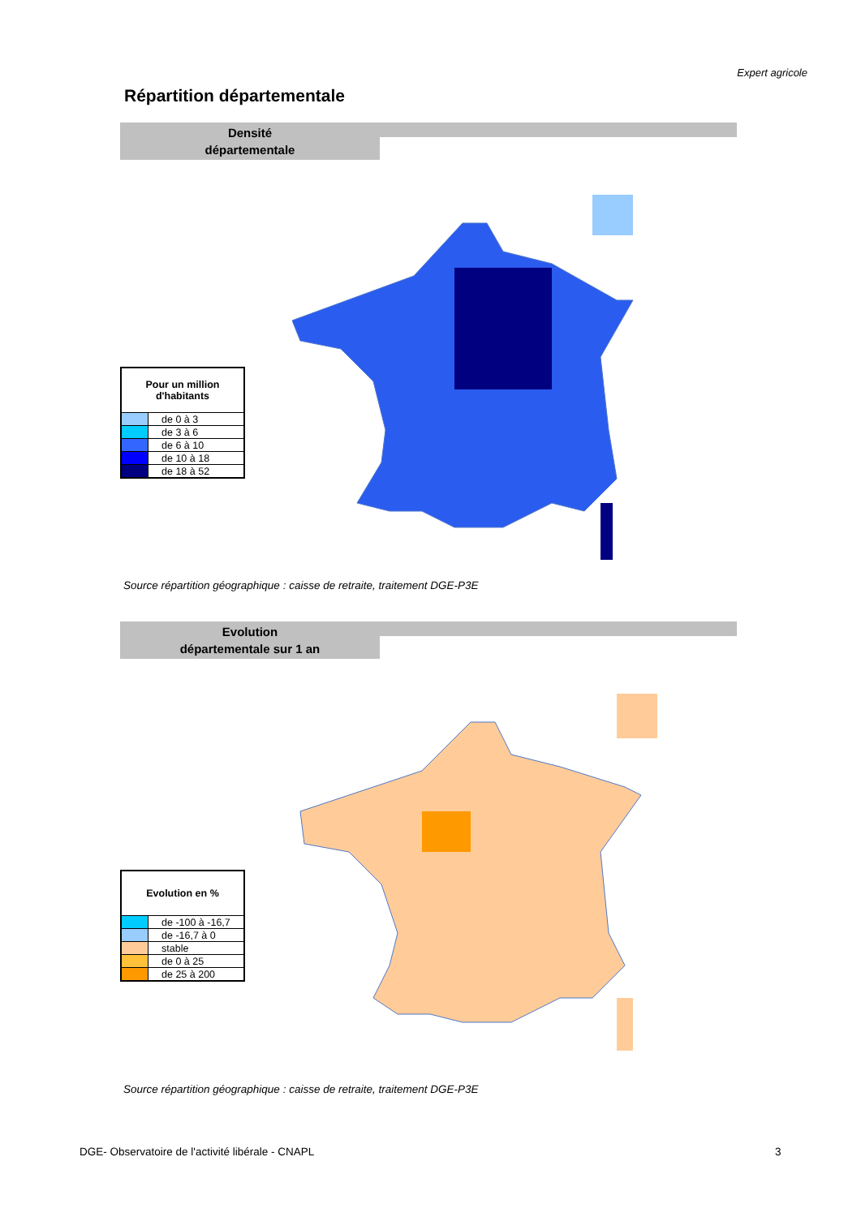Expert agricole
Répartition départementale
Densité
départementale
| Pour un million d'habitants | |
| --- | --- |
| | de 0 à 3 |
| | de 3 à 6 |
| | de 6 à 10 |
| | de 10 à 18 |
| | de 18 à 52 |
Source répartition géographique : caisse de retraite, traitement DGE-P3E
Evolution
départementale sur 1 an
| Evolution en % | |
| --- | --- |
| | de -100 à -16,7 |
| | de -16,7 à 0 |
| | stable |
| | de 0 à 25 |
| | de 25 à 200 |
Source répartition géographique : caisse de retraite, traitement DGE-P3E
DGE- Observatoire de l'activité libérale - CNAPL
3